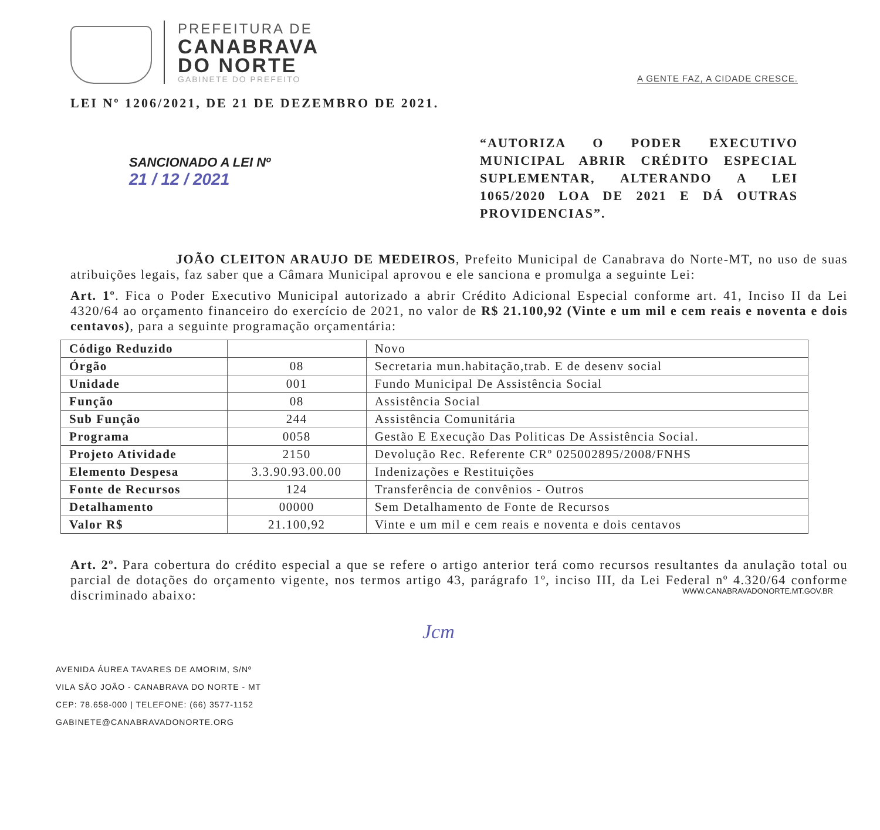PREFEITURA DE
CANABRAVA
DO NORTE
GABINETE DO PREFEITO
A GENTE FAZ, A CIDADE CRESCE.
LEI Nº 1206/2021, DE 21 DE DEZEMBRO DE 2021.
SANCIONADO A LEI Nº
21 / 12 / 2021
“AUTORIZA O PODER EXECUTIVO MUNICIPAL ABRIR CRÉDITO ESPECIAL SUPLEMENTAR, ALTERANDO A LEI 1065/2020 LOA DE 2021 E DÁ OUTRAS PROVIDENCIAS”.
JOÃO CLEITON ARAUJO DE MEDEIROS, Prefeito Municipal de Canabrava do Norte-MT, no uso de suas atribuições legais, faz saber que a Câmara Municipal aprovou e ele sanciona e promulga a seguinte Lei:
Art. 1º. Fica o Poder Executivo Municipal autorizado a abrir Crédito Adicional Especial conforme art. 41, Inciso II da Lei 4320/64 ao orçamento financeiro do exercício de 2021, no valor de R$ 21.100,92 (Vinte e um mil e cem reais e noventa e dois centavos), para a seguinte programação orçamentária:
| Código Reduzido | | Novo |
| Órgão | 08 | Secretaria mun.habitação,trab. E de desenv social |
| Unidade | 001 | Fundo Municipal De Assistência Social |
| Função | 08 | Assistência Social |
| Sub Função | 244 | Assistência Comunitária |
| Programa | 0058 | Gestão E Execução Das Politicas De Assistência Social. |
| Projeto Atividade | 2150 | Devolução Rec. Referente CRº 025002895/2008/FNHS |
| Elemento Despesa | 3.3.90.93.00.00 | Indenizações e Restituições |
| Fonte de Recursos | 124 | Transferência de convênios - Outros |
| Detalhamento | 00000 | Sem Detalhamento de Fonte de Recursos |
| Valor R$ | 21.100,92 | Vinte e um mil e cem reais e noventa e dois centavos |
Art. 2º. Para cobertura do crédito especial a que se refere o artigo anterior terá como recursos resultantes da anulação total ou parcial de dotações do orçamento vigente, nos termos artigo 43, parágrafo 1º, inciso III, da Lei Federal nº 4.320/64 conforme discriminado abaixo:
Jcm
AVENIDA ÁUREA TAVARES DE AMORIM, S/Nº
VILA SÃO JOÃO - CANABRAVA DO NORTE - MT
CEP: 78.658-000 | TELEFONE: (66) 3577-1152
GABINETE@CANABRAVADONORTE.ORG
WWW.CANABRAVADONORTE.MT.GOV.BR